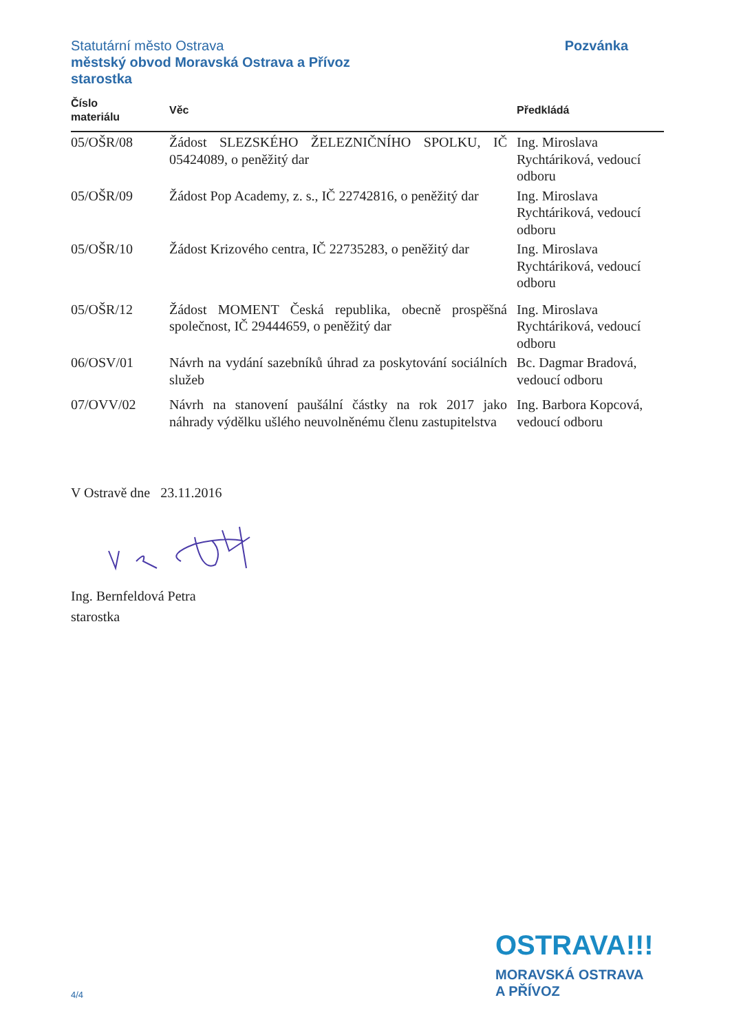Statutární město Ostrava
městský obvod Moravská Ostrava a Přívoz
starostka
Pozvánka
| Číslo materiálu | Věc | Předkládá |
| --- | --- | --- |
| 05/OŠR/08 | Žádost SLEZSKÉHO ŽELEZNIČNÍHO SPOLKU, IČ 05424089, o peněžitý dar | Ing. Miroslava Rychtáriková, vedoucí odboru |
| 05/OŠR/09 | Žádost Pop Academy, z. s., IČ 22742816, o peněžitý dar | Ing. Miroslava Rychtáriková, vedoucí odboru |
| 05/OŠR/10 | Žádost Krizového centra, IČ 22735283, o peněžitý dar | Ing. Miroslava Rychtáriková, vedoucí odboru |
| 05/OŠR/12 | Žádost MOMENT Česká republika, obecně prospěšná společnost, IČ 29444659, o peněžitý dar | Ing. Miroslava Rychtáriková, vedoucí odboru |
| 06/OSV/01 | Návrh na vydání sazebníků úhrad za poskytování sociálních služeb | Bc. Dagmar Bradová, vedoucí odboru |
| 07/OVV/02 | Návrh na stanovení paušální částky na rok 2017 jako náhrady výdělku ušlého neuvolněnému členu zastupitelstva | Ing. Barbora Kopcová, vedoucí odboru |
V Ostravě dne 23.11.2016
Ing. Bernfeldová Petra
starostka
OSTRAVA!!!
MORAVSKÁ OSTRAVA
A PŘÍVOZ
4/4